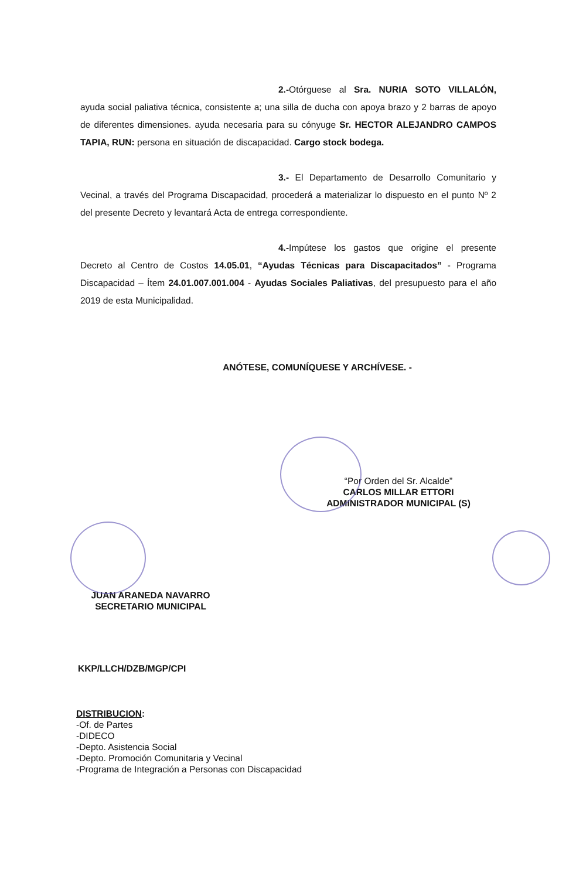2.-Otórguese al Sra. NURIA SOTO VILLALÓN, ayuda social paliativa técnica, consistente a; una silla de ducha con apoya brazo y 2 barras de apoyo de diferentes dimensiones. ayuda necesaria para su cónyuge Sr. HECTOR ALEJANDRO CAMPOS TAPIA, RUN: persona en situación de discapacidad. Cargo stock bodega.
3.- El Departamento de Desarrollo Comunitario y Vecinal, a través del Programa Discapacidad, procederá a materializar lo dispuesto en el punto Nº 2 del presente Decreto y levantará Acta de entrega correspondiente.
4.-Impútese los gastos que origine el presente Decreto al Centro de Costos 14.05.01, “Ayudas Técnicas para Discapacitados” - Programa Discapacidad – Ítem 24.01.007.001.004 - Ayudas Sociales Paliativas, del presupuesto para el año 2019 de esta Municipalidad.
ANÓTESE, COMUNÍQUESE Y ARCHÍVESE. -
“Por Orden del Sr. Alcalde”
CARLOS MILLAR ETTORI
ADMINISTRADOR MUNICIPAL (S)
JUAN ARANEDA NAVARRO
SECRETARIO MUNICIPAL
KKP/LLCH/DZB/MGP/CPI
DISTRIBUCION:
-Of. de Partes
-DIDECO
-Depto. Asistencia Social
-Depto. Promoción Comunitaria y Vecinal
-Programa de Integración a Personas con Discapacidad